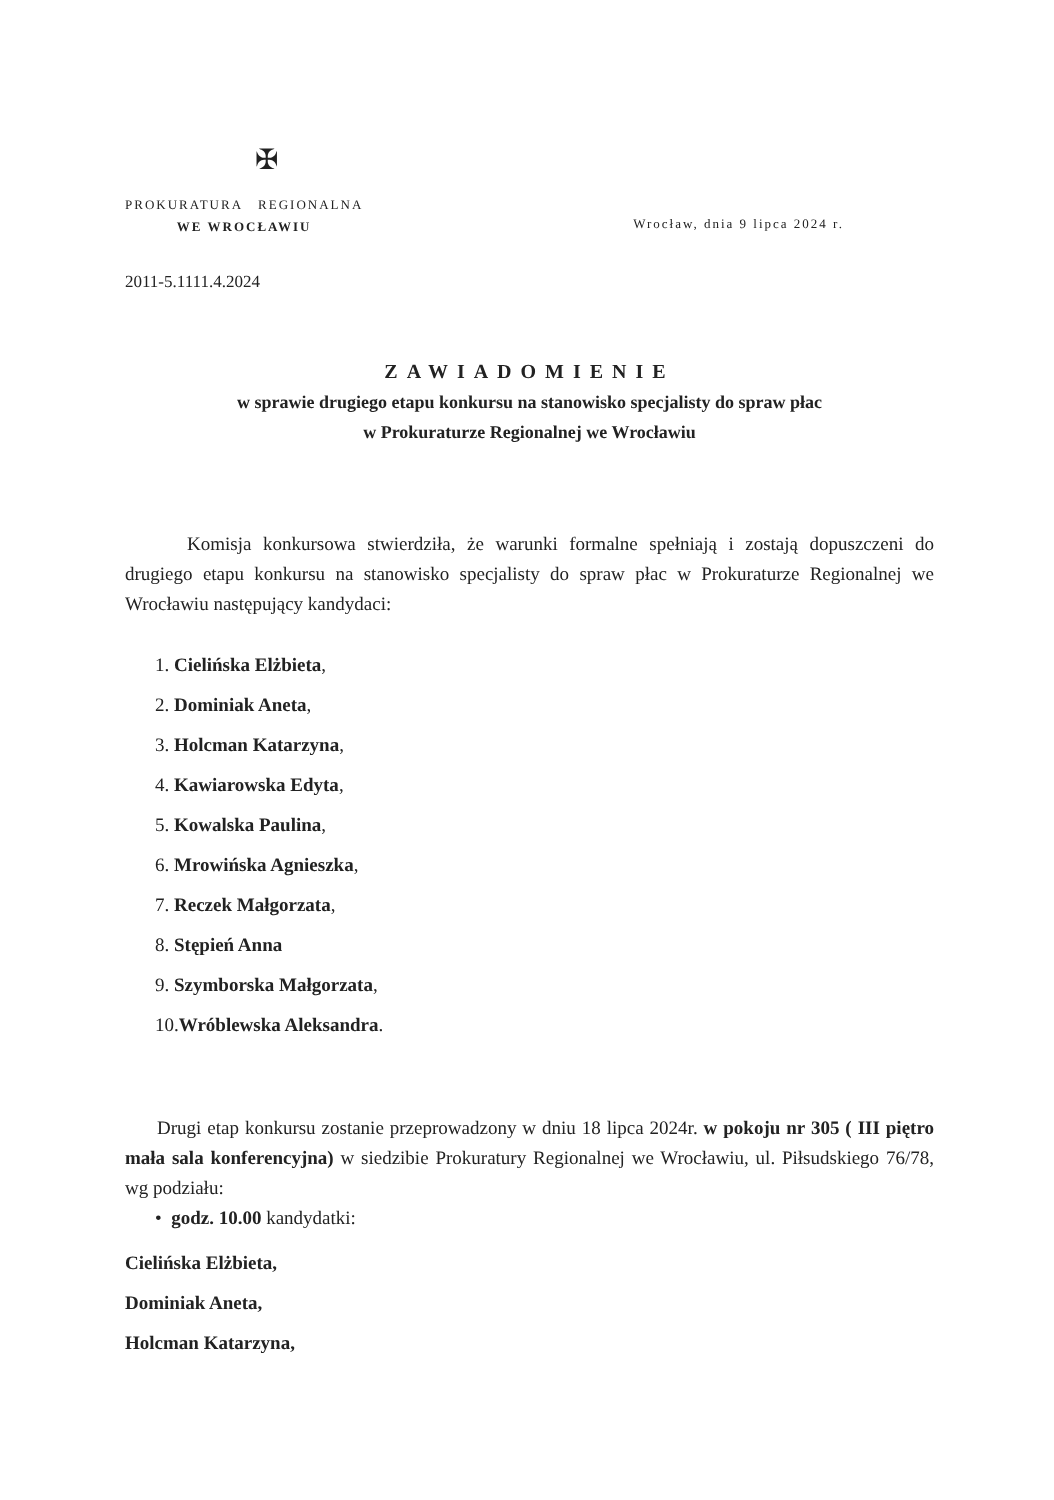✠
PROKURATURA REGIONALNA
WE WROCŁAWIU
Wrocław, dnia 9 lipca 2024 r.
2011-5.1111.4.2024
ZAWIADOMIENIE
w sprawie drugiego etapu konkursu na stanowisko specjalisty do spraw płac
w Prokuraturze Regionalnej we Wrocławiu
Komisja konkursowa stwierdziła, że warunki formalne spełniają i zostają dopuszczeni do drugiego etapu konkursu na stanowisko specjalisty do spraw płac w Prokuraturze Regionalnej we Wrocławiu następujący kandydaci:
1. Cielińska Elżbieta,
2. Dominiak Aneta,
3. Holcman Katarzyna,
4. Kawiarowska Edyta,
5. Kowalska Paulina,
6. Mrowińska Agnieszka,
7. Reczek Małgorzata,
8. Stępień Anna
9. Szymborska Małgorzata,
10.Wróblewska Aleksandra.
Drugi etap konkursu zostanie przeprowadzony w dniu 18 lipca 2024r. w pokoju nr 305 ( III piętro mała sala konferencyjna) w siedzibie Prokuratury Regionalnej we Wrocławiu, ul. Piłsudskiego 76/78, wg podziału:
• godz. 10.00 kandydatki:
Cielińska Elżbieta,
Dominiak Aneta,
Holcman Katarzyna,